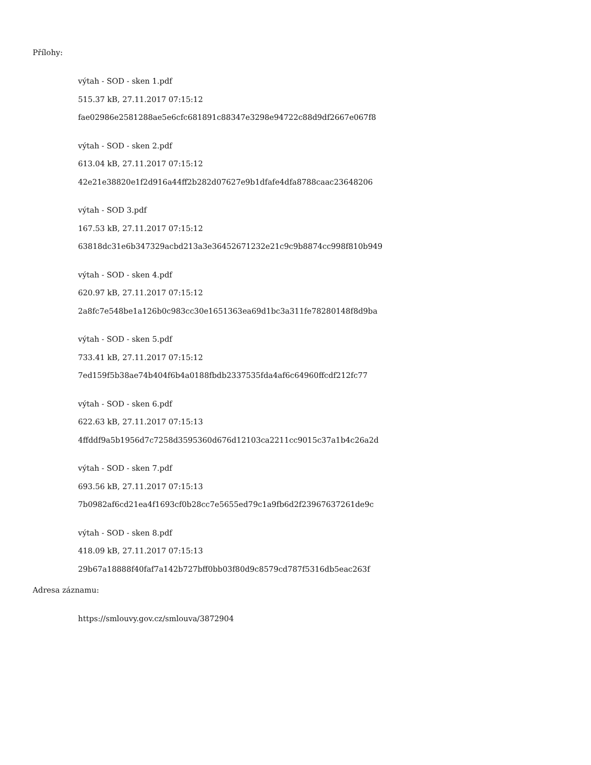Přílohy:
výtah - SOD - sken 1.pdf
515.37 kB, 27.11.2017 07:15:12
fae02986e2581288ae5e6cfc681891c88347e3298e94722c88d9df2667e067f8
výtah - SOD - sken 2.pdf
613.04 kB, 27.11.2017 07:15:12
42e21e38820e1f2d916a44ff2b282d07627e9b1dfafe4dfa8788caac23648206
výtah - SOD 3.pdf
167.53 kB, 27.11.2017 07:15:12
63818dc31e6b347329acbd213a3e36452671232e21c9c9b8874cc998f810b949
výtah - SOD - sken 4.pdf
620.97 kB, 27.11.2017 07:15:12
2a8fc7e548be1a126b0c983cc30e1651363ea69d1bc3a311fe78280148f8d9ba
výtah - SOD - sken 5.pdf
733.41 kB, 27.11.2017 07:15:12
7ed159f5b38ae74b404f6b4a0188fbdb2337535fda4af6c64960ffcdf212fc77
výtah - SOD - sken 6.pdf
622.63 kB, 27.11.2017 07:15:13
4ffddf9a5b1956d7c7258d3595360d676d12103ca2211cc9015c37a1b4c26a2d
výtah - SOD - sken 7.pdf
693.56 kB, 27.11.2017 07:15:13
7b0982af6cd21ea4f1693cf0b28cc7e5655ed79c1a9fb6d2f23967637261de9c
výtah - SOD - sken 8.pdf
418.09 kB, 27.11.2017 07:15:13
29b67a18888f40faf7a142b727bff0bb03f80d9c8579cd787f5316db5eac263f
Adresa záznamu:
https://smlouvy.gov.cz/smlouva/3872904